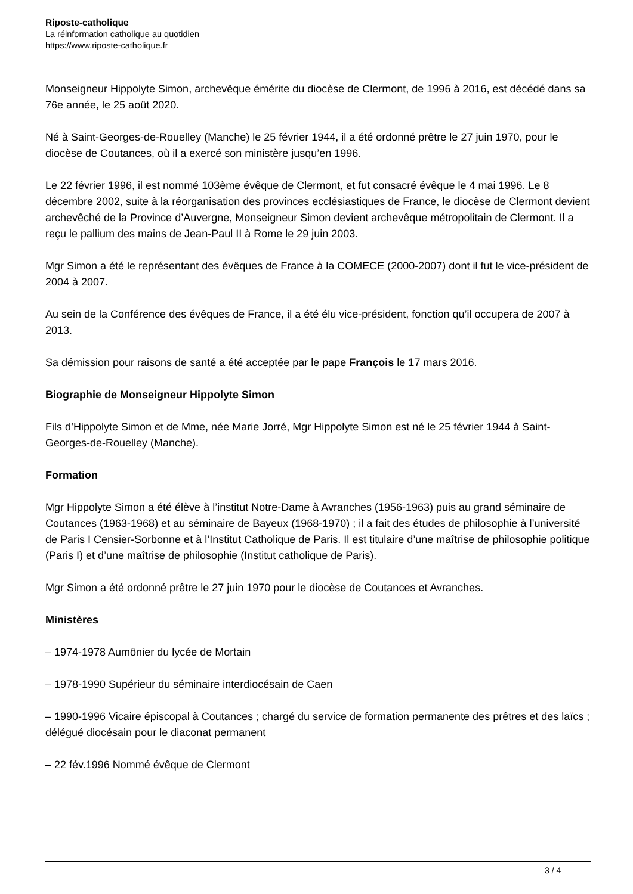Riposte-catholique
La réinformation catholique au quotidien
https://www.riposte-catholique.fr
Monseigneur Hippolyte Simon, archevêque émérite du diocèse de Clermont, de 1996 à 2016, est décédé dans sa 76e année, le 25 août 2020.
Né à Saint-Georges-de-Rouelley (Manche) le 25 février 1944, il a été ordonné prêtre le 27 juin 1970, pour le diocèse de Coutances, où il a exercé son ministère jusqu’en 1996.
Le 22 février 1996, il est nommé 103ème évêque de Clermont, et fut consacré évêque le 4 mai 1996. Le 8 décembre 2002, suite à la réorganisation des provinces ecclésiastiques de France, le diocèse de Clermont devient archevêché de la Province d’Auvergne, Monseigneur Simon devient archevêque métropolitain de Clermont. Il a reçu le pallium des mains de Jean-Paul II à Rome le 29 juin 2003.
Mgr Simon a été le représentant des évêques de France à la COMECE (2000-2007) dont il fut le vice-président de 2004 à 2007.
Au sein de la Conférence des évêques de France, il a été élu vice-président, fonction qu’il occupera de 2007 à 2013.
Sa démission pour raisons de santé a été acceptée par le pape François le 17 mars 2016.
Biographie de Monseigneur Hippolyte Simon
Fils d’Hippolyte Simon et de Mme, née Marie Jorré, Mgr Hippolyte Simon est né le 25 février 1944 à Saint-Georges-de-Rouelley (Manche).
Formation
Mgr Hippolyte Simon a été élève à l’institut Notre-Dame à Avranches (1956-1963) puis au grand séminaire de Coutances (1963-1968) et au séminaire de Bayeux (1968-1970) ; il a fait des études de philosophie à l’université de Paris I Censier-Sorbonne et à l’Institut Catholique de Paris. Il est titulaire d’une maîtrise de philosophie politique (Paris I) et d’une maîtrise de philosophie (Institut catholique de Paris).
Mgr Simon a été ordonné prêtre le 27 juin 1970 pour le diocèse de Coutances et Avranches.
Ministères
– 1974-1978 Aumônier du lycée de Mortain
– 1978-1990 Supérieur du séminaire interdiocésain de Caen
– 1990-1996 Vicaire épiscopal à Coutances ; chargé du service de formation permanente des prêtres et des laïcs ; délégué diocésain pour le diaconat permanent
– 22 fév.1996 Nommé évêque de Clermont
3 / 4